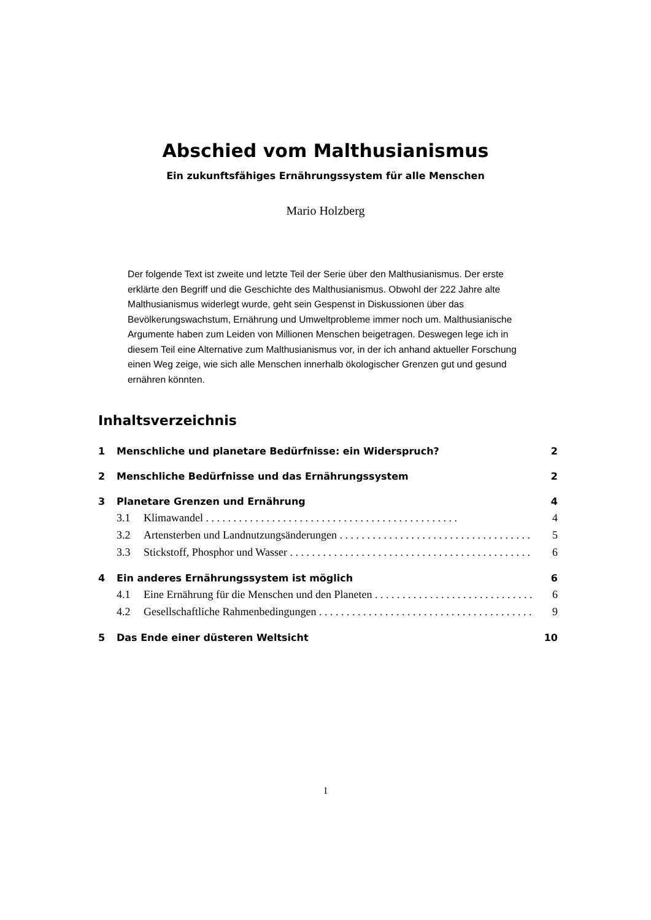Abschied vom Malthusianismus
Ein zukunftsfähiges Ernährungssystem für alle Menschen
Mario Holzberg
Der folgende Text ist zweite und letzte Teil der Serie über den Malthusianismus. Der erste erklärte den Begriff und die Geschichte des Malthusianismus. Obwohl der 222 Jahre alte Malthusianismus widerlegt wurde, geht sein Gespenst in Diskussionen über das Bevölkerungswachstum, Ernährung und Umweltprobleme immer noch um. Malthusianische Argumente haben zum Leiden von Millionen Menschen beigetragen. Deswegen lege ich in diesem Teil eine Alternative zum Malthusianismus vor, in der ich anhand aktueller Forschung einen Weg zeige, wie sich alle Menschen innerhalb ökologischer Grenzen gut und gesund ernähren könnten.
Inhaltsverzeichnis
1 Menschliche und planetare Bedürfnisse: ein Widerspruch? 2
2 Menschliche Bedürfnisse und das Ernährungssystem 2
3 Planetare Grenzen und Ernährung 4
3.1 Klimawandel 4
3.2 Artensterben und Landnutzungsänderungen 5
3.3 Stickstoff, Phosphor und Wasser 6
4 Ein anderes Ernährungssystem ist möglich 6
4.1 Eine Ernährung für die Menschen und den Planeten 6
4.2 Gesellschaftliche Rahmenbedingungen 9
5 Das Ende einer düsteren Weltsicht 10
1